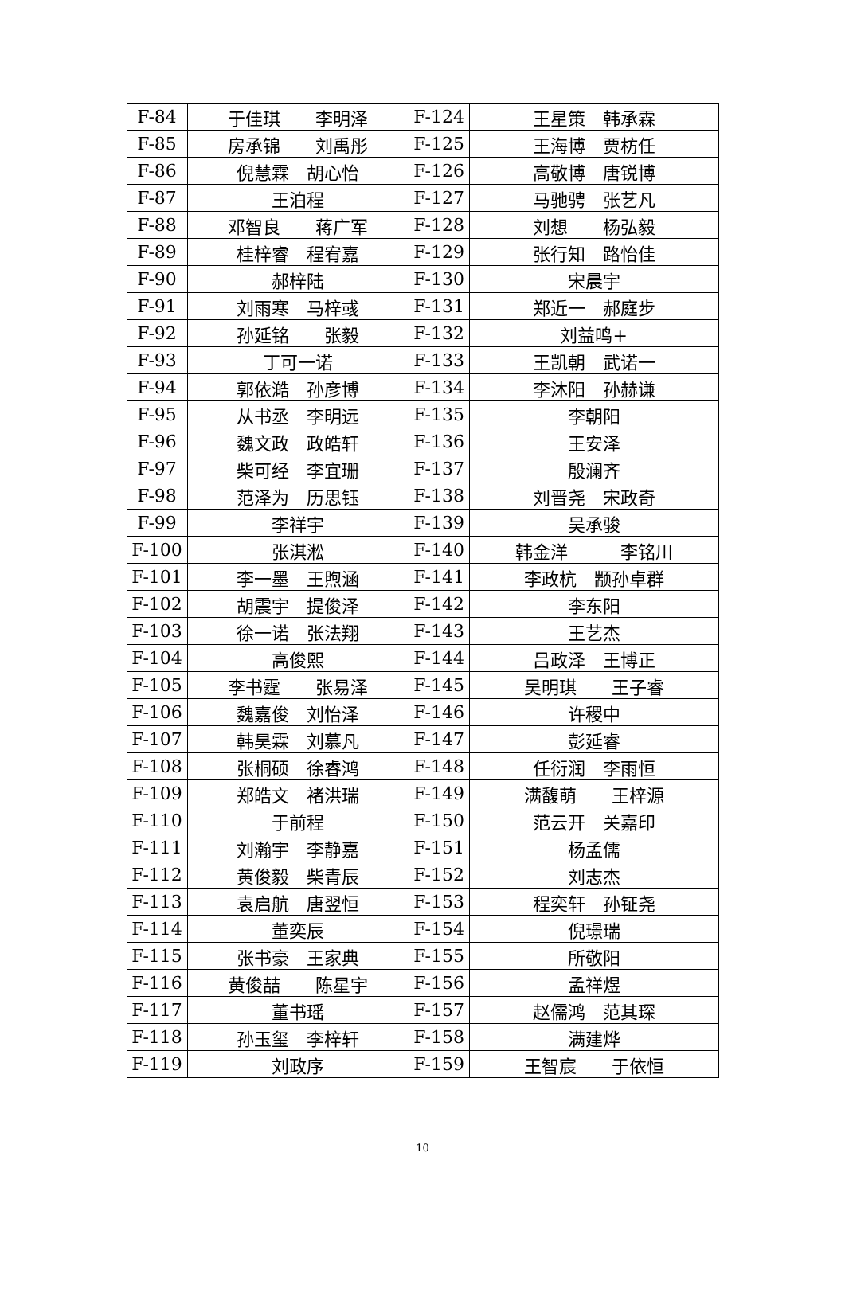| F-84 | 于佳琪 李明泽 | F-124 | 王星策 韩承霖 |
| F-85 | 房承锦 刘禹彤 | F-125 | 王海博 贾枋任 |
| F-86 | 倪慧霖 胡心怡 | F-126 | 高敬博 唐锐博 |
| F-87 | 王泊程 | F-127 | 马驰骋 张艺凡 |
| F-88 | 邓智良 蒋广军 | F-128 | 刘想 杨弘毅 |
| F-89 | 桂梓睿 程宥嘉 | F-129 | 张行知 路怡佳 |
| F-90 | 郝梓陆 | F-130 | 宋晨宇 |
| F-91 | 刘雨寒 马梓彧 | F-131 | 郑近一 郝庭步 |
| F-92 | 孙延铭 张毅 | F-132 | 刘益鸣+ |
| F-93 | 丁可一诺 | F-133 | 王凯朝 武诺一 |
| F-94 | 郭依澔 孙彦博 | F-134 | 李沐阳 孙赫谦 |
| F-95 | 从书丞 李明远 | F-135 | 李朝阳 |
| F-96 | 魏文政 政皓轩 | F-136 | 王安泽 |
| F-97 | 柴可经 李宜珊 | F-137 | 殷澜齐 |
| F-98 | 范泽为 历思钰 | F-138 | 刘晋尧 宋政奇 |
| F-99 | 李祥宇 | F-139 | 吴承骏 |
| F-100 | 张淇淞 | F-140 | 韩金洋 李铭川 |
| F-101 | 李一墨 王煦涵 | F-141 | 李政杭 颛孙卓群 |
| F-102 | 胡震宇 提俊泽 | F-142 | 李东阳 |
| F-103 | 徐一诺 张法翔 | F-143 | 王艺杰 |
| F-104 | 高俊熙 | F-144 | 吕政泽 王博正 |
| F-105 | 李书霆 张易泽 | F-145 | 吴明琪 王子睿 |
| F-106 | 魏嘉俊 刘怡泽 | F-146 | 许稷中 |
| F-107 | 韩昊霖 刘慕凡 | F-147 | 彭延睿 |
| F-108 | 张桐硕 徐睿鸿 | F-148 | 任衍润 李雨恒 |
| F-109 | 郑皓文 褚洪瑞 | F-149 | 满馥萌 王梓源 |
| F-110 | 于前程 | F-150 | 范云开 关嘉印 |
| F-111 | 刘瀚宇 李静嘉 | F-151 | 杨孟儒 |
| F-112 | 黄俊毅 柴青辰 | F-152 | 刘志杰 |
| F-113 | 袁启航 唐翌恒 | F-153 | 程奕轩 孙钲尧 |
| F-114 | 董奕辰 | F-154 | 倪璟瑞 |
| F-115 | 张书豪 王家典 | F-155 | 所敬阳 |
| F-116 | 黄俊喆 陈星宇 | F-156 | 孟祥煜 |
| F-117 | 董书瑶 | F-157 | 赵儒鸿 范其琛 |
| F-118 | 孙玉玺 李梓轩 | F-158 | 满建烨 |
| F-119 | 刘政序 | F-159 | 王智宸 于依恒 |
10